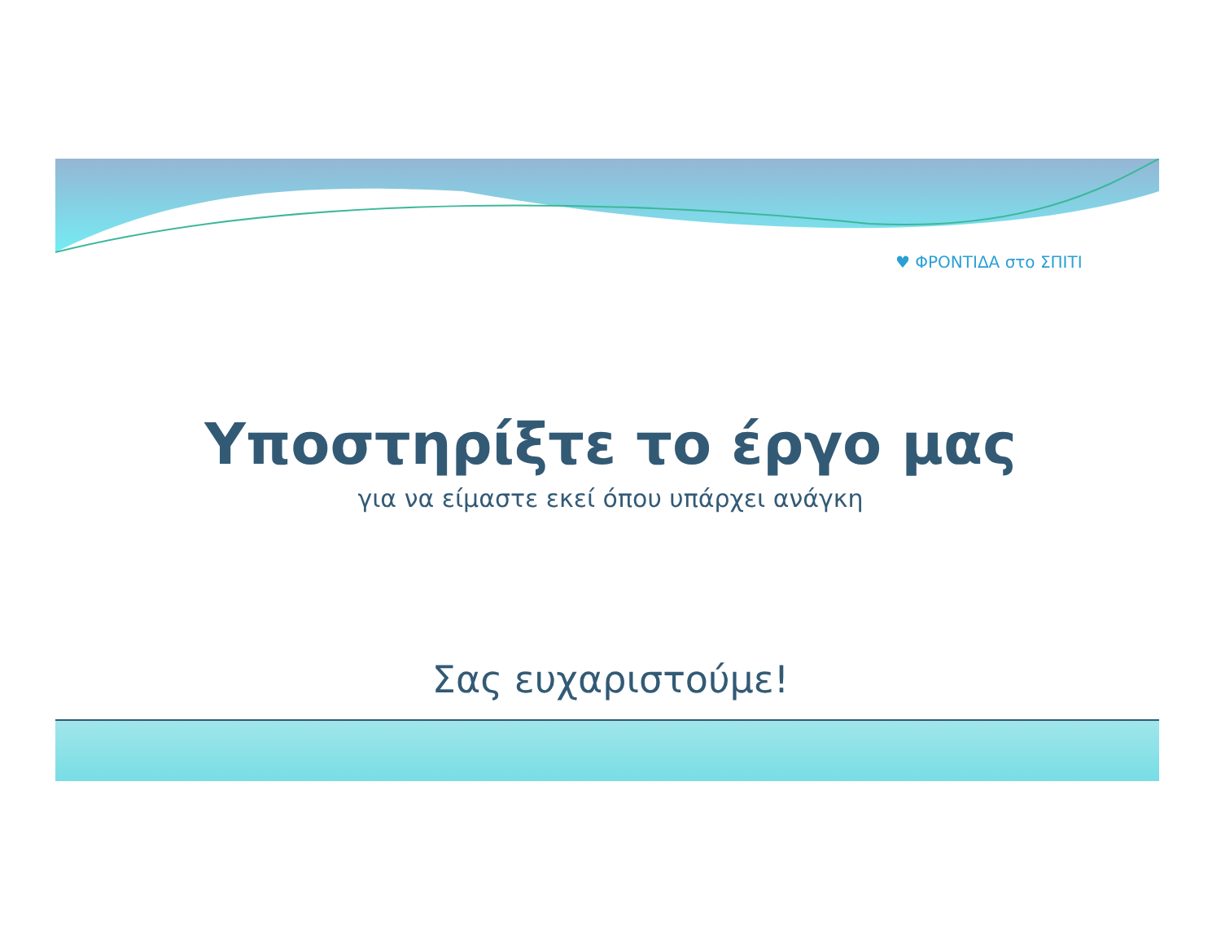♥ ΦΡΟΝΤΙΔΑ στο ΣΠΙΤΙ
Υποστηρίξτε το έργο μας
για να είμαστε εκεί όπου υπάρχει ανάγκη
Σας ευχαριστούμε!